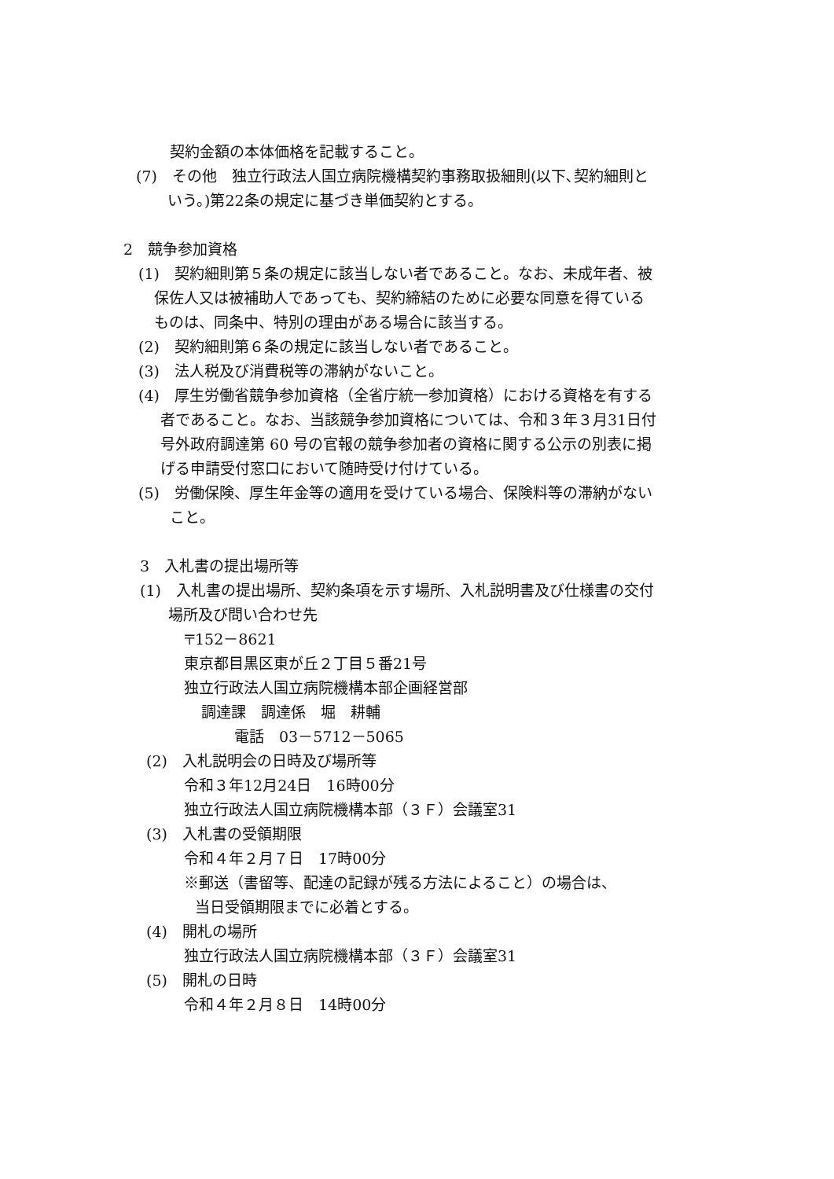契約金額の本体価格を記載すること。
(7)　その他　独立行政法人国立病院機構契約事務取扱細則(以下､契約細則と
いう。)第22条の規定に基づき単価契約とする。
2　競争参加資格
(1)　契約細則第５条の規定に該当しない者であること。なお、未成年者、被
保佐人又は被補助人であっても、契約締結のために必要な同意を得ている
ものは、同条中、特別の理由がある場合に該当する。
(2)　契約細則第６条の規定に該当しない者であること。
(3)　法人税及び消費税等の滞納がないこと。
(4)　厚生労働省競争参加資格（全省庁統一参加資格）における資格を有する
者であること。なお、当該競争参加資格については、令和３年３月31日付
号外政府調達第 60 号の官報の競争参加者の資格に関する公示の別表に掲
げる申請受付窓口において随時受け付けている。
(5)　労働保険、厚生年金等の適用を受けている場合、保険料等の滞納がない
こと。
3　入札書の提出場所等
(1)　入札書の提出場所、契約条項を示す場所、入札説明書及び仕様書の交付
場所及び問い合わせ先
〒152－8621
東京都目黒区東が丘２丁目５番21号
独立行政法人国立病院機構本部企画経営部
調達課　調達係　堀　耕輔
電話　03－5712－5065
(2)　入札説明会の日時及び場所等
令和３年12月24日　16時00分
独立行政法人国立病院機構本部（３Ｆ）会議室31
(3)　入札書の受領期限
令和４年２月７日　17時00分
※郵送（書留等、配達の記録が残る方法によること）の場合は、
当日受領期限までに必着とする。
(4)　開札の場所
独立行政法人国立病院機構本部（３Ｆ）会議室31
(5)　開札の日時
令和４年２月８日　14時00分